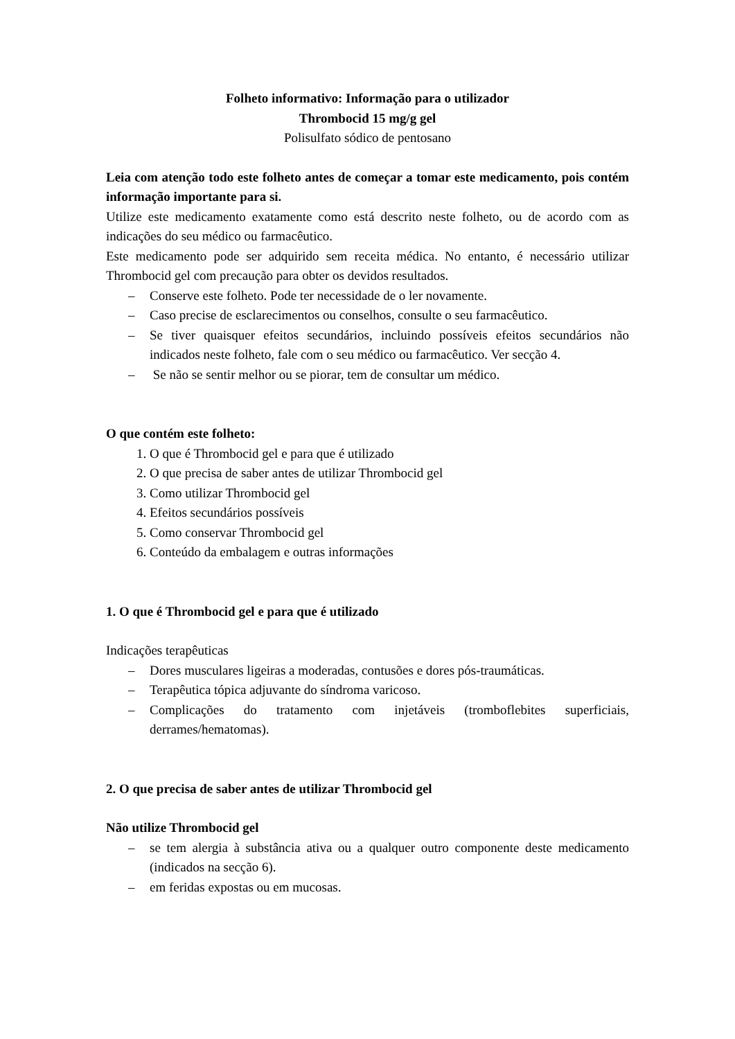Folheto informativo: Informação para o utilizador
Thrombocid 15 mg/g gel
Polisulfato sódico de pentosano
Leia com atenção todo este folheto antes de começar a tomar este medicamento, pois contém informação importante para si.
Utilize este medicamento exatamente como está descrito neste folheto, ou de acordo com as indicações do seu médico ou farmacêutico.
Este medicamento pode ser adquirido sem receita médica. No entanto, é necessário utilizar Thrombocid gel com precaução para obter os devidos resultados.
– Conserve este folheto. Pode ter necessidade de o ler novamente.
– Caso precise de esclarecimentos ou conselhos, consulte o seu farmacêutico.
– Se tiver quaisquer efeitos secundários, incluindo possíveis efeitos secundários não indicados neste folheto, fale com o seu médico ou farmacêutico. Ver secção 4.
– Se não se sentir melhor ou se piorar, tem de consultar um médico.
O que contém este folheto:
1. O que é Thrombocid gel e para que é utilizado
2. O que precisa de saber antes de utilizar Thrombocid gel
3. Como utilizar Thrombocid gel
4. Efeitos secundários possíveis
5. Como conservar Thrombocid gel
6. Conteúdo da embalagem e outras informações
1. O que é Thrombocid gel e para que é utilizado
Indicações terapêuticas
– Dores musculares ligeiras a moderadas, contusões e dores pós-traumáticas.
– Terapêutica tópica adjuvante do síndroma varicoso.
– Complicações do tratamento com injetáveis (tromboflebites superficiais, derrames/hematomas).
2. O que precisa de saber antes de utilizar Thrombocid gel
Não utilize Thrombocid gel
– se tem alergia à substância ativa ou a qualquer outro componente deste medicamento (indicados na secção 6).
– em feridas expostas ou em mucosas.